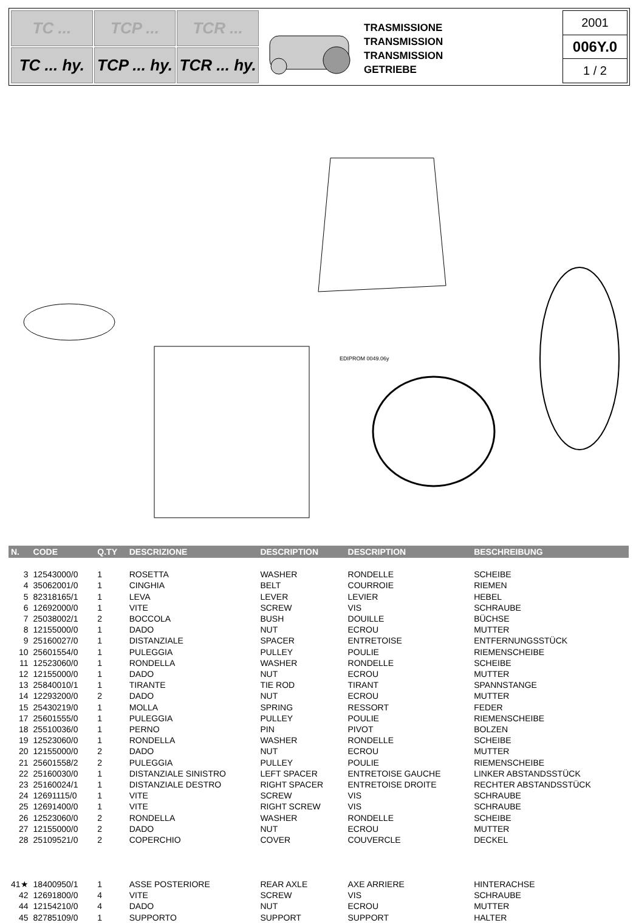TC ...
TCP ...
TCR ...
TC ... hy.
TCP ... hy.
TCR ... hy.
TRASMISSIONE
TRANSMISSION
TRANSMISSION
GETRIEBE
2001
006Y.0
1 / 2
EDIPROM 0049.06y
| N. | CODE | Q.TY | DESCRIZIONE | DESCRIPTION | DESCRIPTION | BESCHREIBUNG |
| --- | --- | --- | --- | --- | --- | --- |
| 3 | 12543000/0 | 1 | ROSETTA | WASHER | RONDELLE | SCHEIBE |
| 4 | 35062001/0 | 1 | CINGHIA | BELT | COURROIE | RIEMEN |
| 5 | 82318165/1 | 1 | LEVA | LEVER | LEVIER | HEBEL |
| 6 | 12692000/0 | 1 | VITE | SCREW | VIS | SCHRAUBE |
| 7 | 25038002/1 | 2 | BOCCOLA | BUSH | DOUILLE | BÜCHSE |
| 8 | 12155000/0 | 1 | DADO | NUT | ECROU | MUTTER |
| 9 | 25160027/0 | 1 | DISTANZIALE | SPACER | ENTRETOISE | ENTFERNUNGSSTÜCK |
| 10 | 25601554/0 | 1 | PULEGGIA | PULLEY | POULIE | RIEMENSCHEIBE |
| 11 | 12523060/0 | 1 | RONDELLA | WASHER | RONDELLE | SCHEIBE |
| 12 | 12155000/0 | 1 | DADO | NUT | ECROU | MUTTER |
| 13 | 25840010/1 | 1 | TIRANTE | TIE ROD | TIRANT | SPANNSTANGE |
| 14 | 12293200/0 | 2 | DADO | NUT | ECROU | MUTTER |
| 15 | 25430219/0 | 1 | MOLLA | SPRING | RESSORT | FEDER |
| 17 | 25601555/0 | 1 | PULEGGIA | PULLEY | POULIE | RIEMENSCHEIBE |
| 18 | 25510036/0 | 1 | PERNO | PIN | PIVOT | BOLZEN |
| 19 | 12523060/0 | 1 | RONDELLA | WASHER | RONDELLE | SCHEIBE |
| 20 | 12155000/0 | 2 | DADO | NUT | ECROU | MUTTER |
| 21 | 25601558/2 | 2 | PULEGGIA | PULLEY | POULIE | RIEMENSCHEIBE |
| 22 | 25160030/0 | 1 | DISTANZIALE SINISTRO | LEFT SPACER | ENTRETOISE GAUCHE | LINKER ABSTANDSSTÜCK |
| 23 | 25160024/1 | 1 | DISTANZIALE DESTRO | RIGHT SPACER | ENTRETOISE DROITE | RECHTER ABSTANDSSTÜCK |
| 24 | 12691115/0 | 1 | VITE | SCREW | VIS | SCHRAUBE |
| 25 | 12691400/0 | 1 | VITE | RIGHT SCREW | VIS | SCHRAUBE |
| 26 | 12523060/0 | 2 | RONDELLA | WASHER | RONDELLE | SCHEIBE |
| 27 | 12155000/0 | 2 | DADO | NUT | ECROU | MUTTER |
| 28 | 25109521/0 | 2 | COPERCHIO | COVER | COUVERCLE | DECKEL |
| 41★ | 18400950/1 | 1 | ASSE POSTERIORE | REAR AXLE | AXE ARRIERE | HINTERACHSE |
| 42 | 12691800/0 | 4 | VITE | SCREW | VIS | SCHRAUBE |
| 44 | 12154210/0 | 4 | DADO | NUT | ECROU | MUTTER |
| 45 | 82785109/0 | 1 | SUPPORTO | SUPPORT | SUPPORT | HALTER |